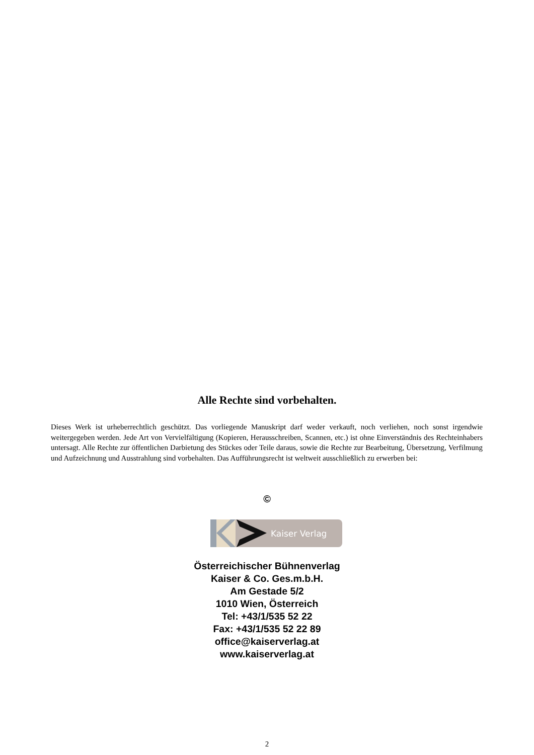Alle Rechte sind vorbehalten.
Dieses Werk ist urheberrechtlich geschützt. Das vorliegende Manuskript darf weder verkauft, noch verliehen, noch sonst irgendwie weitergegeben werden. Jede Art von Vervielfältigung (Kopieren, Herausschreiben, Scannen, etc.) ist ohne Einverständnis des Rechteinhabers untersagt. Alle Rechte zur öffentlichen Darbietung des Stückes oder Teile daraus, sowie die Rechte zur Bearbeitung, Übersetzung, Verfilmung und Aufzeichnung und Ausstrahlung sind vorbehalten. Das Aufführungsrecht ist weltweit ausschließlich zu erwerben bei:
©
Kaiser Verlag
Österreichischer Bühnenverlag
Kaiser & Co. Ges.m.b.H.
Am Gestade 5/2
1010 Wien, Österreich
Tel: +43/1/535 52 22
Fax: +43/1/535 52 22 89
office@kaiserverlag.at
www.kaiserverlag.at
2